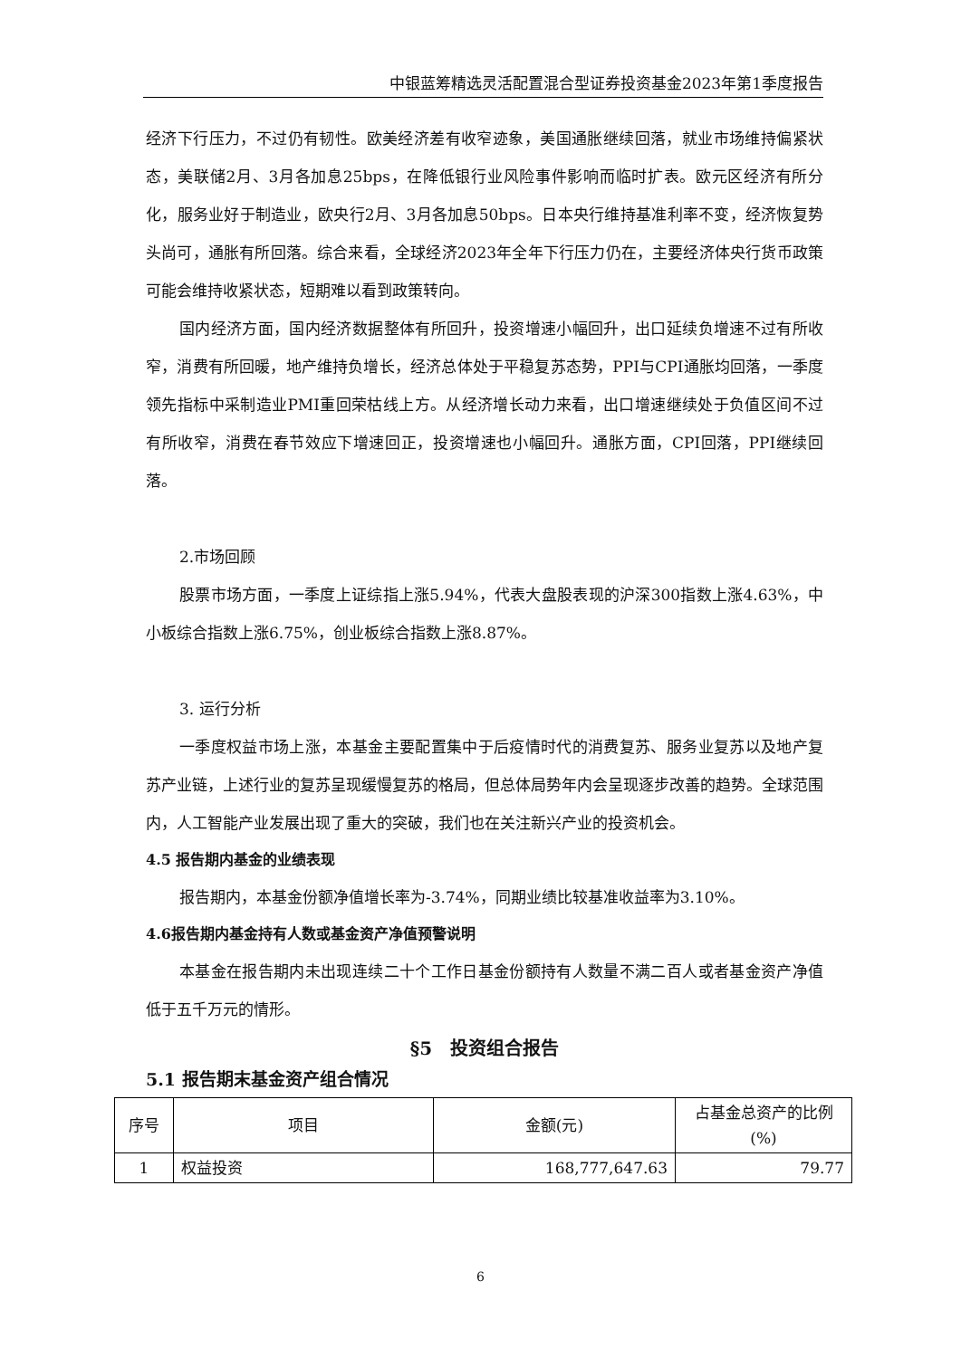中银蓝筹精选灵活配置混合型证券投资基金2023年第1季度报告
经济下行压力，不过仍有韧性。欧美经济差有收窄迹象，美国通胀继续回落，就业市场维持偏紧状态，美联储2月、3月各加息25bps，在降低银行业风险事件影响而临时扩表。欧元区经济有所分化，服务业好于制造业，欧央行2月、3月各加息50bps。日本央行维持基准利率不变，经济恢复势头尚可，通胀有所回落。综合来看，全球经济2023年全年下行压力仍在，主要经济体央行货币政策可能会维持收紧状态，短期难以看到政策转向。
国内经济方面，国内经济数据整体有所回升，投资增速小幅回升，出口延续负增速不过有所收窄，消费有所回暖，地产维持负增长，经济总体处于平稳复苏态势，PPI与CPI通胀均回落，一季度领先指标中采制造业PMI重回荣枯线上方。从经济增长动力来看，出口增速继续处于负值区间不过有所收窄，消费在春节效应下增速回正，投资增速也小幅回升。通胀方面，CPI回落，PPI继续回落。
2.市场回顾
股票市场方面，一季度上证综指上涨5.94%，代表大盘股表现的沪深300指数上涨4.63%，中小板综合指数上涨6.75%，创业板综合指数上涨8.87%。
3. 运行分析
一季度权益市场上涨，本基金主要配置集中于后疫情时代的消费复苏、服务业复苏以及地产复苏产业链，上述行业的复苏呈现缓慢复苏的格局，但总体局势年内会呈现逐步改善的趋势。全球范围内，人工智能产业发展出现了重大的突破，我们也在关注新兴产业的投资机会。
4.5 报告期内基金的业绩表现
报告期内，本基金份额净值增长率为-3.74%，同期业绩比较基准收益率为3.10%。
4.6报告期内基金持有人数或基金资产净值预警说明
本基金在报告期内未出现连续二十个工作日基金份额持有人数量不满二百人或者基金资产净值低于五千万元的情形。
§5　投资组合报告
5.1 报告期末基金资产组合情况
| 序号 | 项目 | 金额(元) | 占基金总资产的比例(%) |
| --- | --- | --- | --- |
| 1 | 权益投资 | 168,777,647.63 | 79.77 |
6